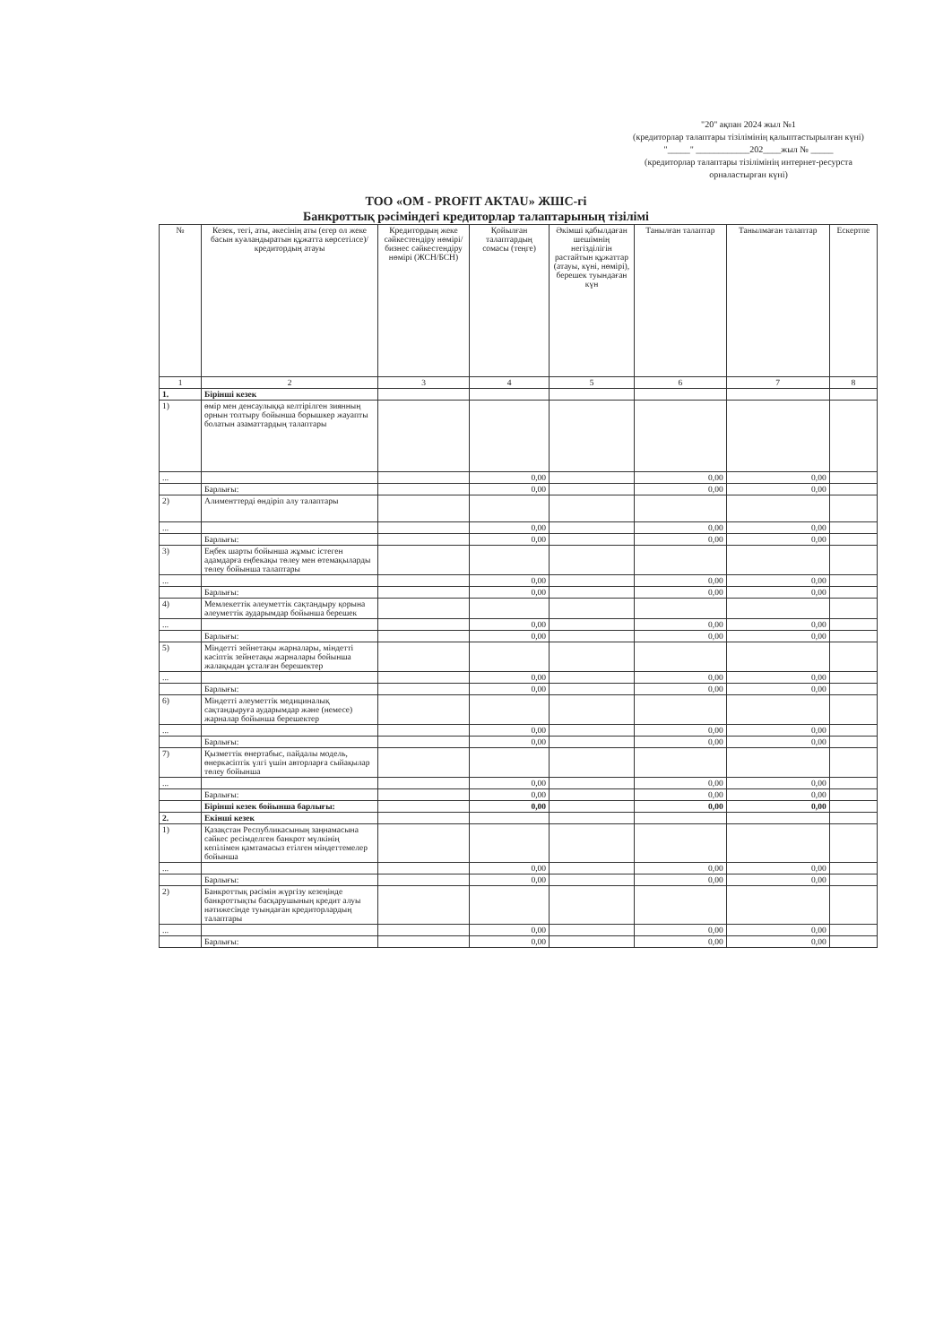"20" ақпан 2024 жыл №1
(кредиторлар талаптары тізілімінің қалыптастырылған күні)
"_____" ____________202____жыл № _____
(кредиторлар талаптары тізілімінің интернет-ресурста орналастырған күні)
ТОО «OM - PROFIT AKTAU» ЖШС-гі
Банкроттық рәсіміндегі кредиторлар талаптарының тізілімі
| № | Кезек, тегі, аты, әкесінің аты (егер ол жеке басын куәландыратын құжатта көрсетілсе)/ кредитордың атауы | Кредитордың жеке сәйкестендіру нөмірі/ бизнес сәйкестендіру нөмірі (ЖСН/БСН) | Қойылған талаптардың сомасы (теңге) | Әкімші қабылдаған шешімнің негізділігін растайтын құжаттар (атауы, күні, нөмірі), берешек туындаған күн | Танылған талаптар | Танылмаған талаптар | Ескертпе |
| --- | --- | --- | --- | --- | --- | --- | --- |
| 1 | 2 | 3 | 4 | 5 | 6 | 7 | 8 |
| 1. | Бірінші кезек | | | | | | |
| 1) | өмір мен денсаулыққа келтірілген зиянның орнын толтыру бойынша борышкер жауапты болатын азаматтардың талаптары | | | | | | |
| ... | | | 0,00 | | 0,00 | 0,00 | |
| | Барлығы: | | 0,00 | | 0,00 | 0,00 | |
| 2) | Алименттерді өндіріп алу талаптары | | | | | | |
| ... | | | 0,00 | | 0,00 | 0,00 | |
| | Барлығы: | | 0,00 | | 0,00 | 0,00 | |
| 3) | Еңбек шарты бойынша жұмыс істеген адамдарға еңбекақы төлеу мен өтемақыларды төлеу бойынша талаптары | | | | | | |
| ... | | | 0,00 | | 0,00 | 0,00 | |
| | Барлығы: | | 0,00 | | 0,00 | 0,00 | |
| 4) | Мемлекеттік әлеуметтік сақтандыру қорына әлеуметтік аударымдар бойынша берешек | | | | | | |
| ... | | | 0,00 | | 0,00 | 0,00 | |
| | Барлығы: | | 0,00 | | 0,00 | 0,00 | |
| 5) | Міндетті зейнетақы жарналары, міндетті кәсіптік зейнетақы жарналары бойынша жалақыдан ұсталған берешектер | | | | | | |
| ... | | | 0,00 | | 0,00 | 0,00 | |
| | Барлығы: | | 0,00 | | 0,00 | 0,00 | |
| 6) | Міндетті әлеуметтік медициналық сақтандыруға аударымдар және (немесе) жарналар бойынша берешектер | | | | | | |
| ... | | | 0,00 | | 0,00 | 0,00 | |
| | Барлығы: | | 0,00 | | 0,00 | 0,00 | |
| 7) | Қызметтік өнертабыс, пайдалы модель, өнеркәсіптік үлгі үшін авторларға сыйақылар төлеу бойынша | | | | | | |
| ... | | | 0,00 | | 0,00 | 0,00 | |
| | Барлығы: | | 0,00 | | 0,00 | 0,00 | |
| | Бірінші кезек бойынша барлығы: | | 0,00 | | 0,00 | 0,00 | |
| 2. | Екінші кезек | | | | | | |
| 1) | Қазақстан Республикасының заңнамасына сәйкес ресімделген банкрот мүлкінің кепілімен қамтамасыз етілген міндеттемелер бойынша | | | | | | |
| ... | | | 0,00 | | 0,00 | 0,00 | |
| | Барлығы: | | 0,00 | | 0,00 | 0,00 | |
| 2) | Банкроттық рәсімін жүргізу кезеңінде банкроттықты басқарушының кредит алуы нәтижесінде туындаған кредиторлардың талаптары | | | | | | |
| ... | | | 0,00 | | 0,00 | 0,00 | |
| | Барлығы: | | 0,00 | | 0,00 | 0,00 | |